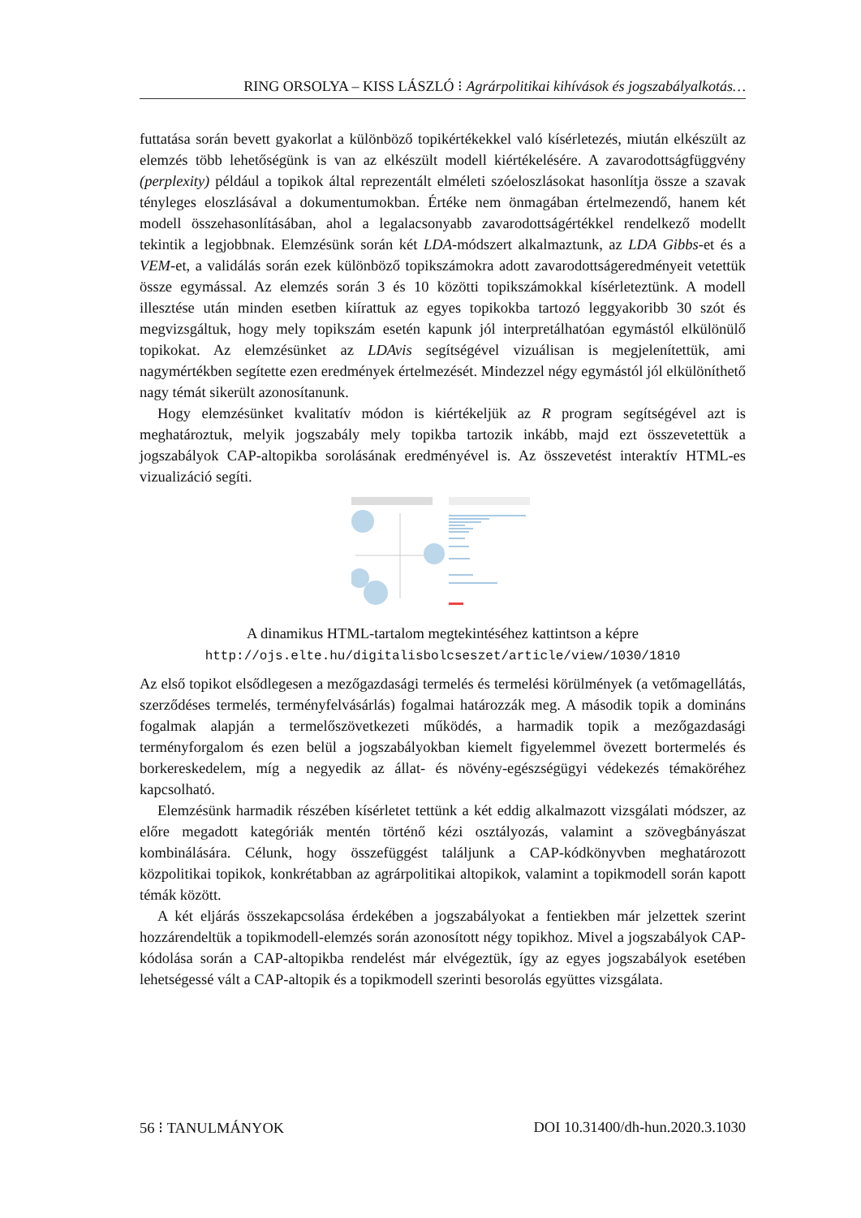RING ORSOLYA – KISS LÁSZLÓ ⁝ Agrárpolitikai kihívások és jogszabályalkotás…
futtatása során bevett gyakorlat a különböző topikértékekkel való kísérletezés, miután elkészült az elemzés több lehetőségünk is van az elkészült modell kiértékelésére. A zavarodottságfüggvény (perplexity) például a topikok által reprezentált elméleti szóeloszlásokat hasonlítja össze a szavak tényleges eloszlásával a dokumentumokban. Értéke nem önmagában értelmezendő, hanem két modell összehasonlításában, ahol a legalacsonyabb zavarodottságértékkel rendelkező modellt tekintik a legjobbnak. Elemzésünk során két LDA-módszert alkalmaztunk, az LDA Gibbs-et és a VEM-et, a validálás során ezek különböző topikszámokra adott zavarodottságeredményeit vetettük össze egymással. Az elemzés során 3 és 10 közötti topikszámokkal kísérleteztünk. A modell illesztése után minden esetben kiírattuk az egyes topikokba tartozó leggyakoribb 30 szót és megvizsgáltuk, hogy mely topikszám esetén kapunk jól interpretálhatóan egymástól elkülönülő topikokat. Az elemzésünket az LDAvis segítségével vizuálisan is megjelenítettük, ami nagymértékben segítette ezen eredmények értelmezését. Mindezzel négy egymástól jól elkülöníthető nagy témát sikerült azonosítanunk.
Hogy elemzésünket kvalitatív módon is kiértékeljük az R program segítségével azt is meghatároztuk, melyik jogszabály mely topikba tartozik inkább, majd ezt összevetettük a jogszabályok CAP-altopikba sorolásának eredményével is. Az összevetést interaktív HTML-es vizualizáció segíti.
A dinamikus HTML-tartalom megtekintéséhez kattintson a képre
http://ojs.elte.hu/digitalisbolcseszet/article/view/1030/1810
Az első topikot elsődlegesen a mezőgazdasági termelés és termelési körülmények (a vetőmagellátás, szerződéses termelés, terményfelvásárlás) fogalmai határozzák meg. A második topik a domináns fogalmak alapján a termelőszövetkezeti működés, a harmadik topik a mezőgazdasági terményforgalom és ezen belül a jogszabályokban kiemelt figyelemmel övezett bortermelés és borkereskedelem, míg a negyedik az állat- és növény-egészségügyi védekezés témaköréhez kapcsolható.
Elemzésünk harmadik részében kísérletet tettünk a két eddig alkalmazott vizsgálati módszer, az előre megadott kategóriák mentén történő kézi osztályozás, valamint a szövegbányászat kombinálására. Célunk, hogy összefüggést találjunk a CAP-kódkönyvben meghatározott közpolitikai topikok, konkrétabban az agrárpolitikai altopikok, valamint a topikmodell során kapott témák között.
A két eljárás összekapcsolása érdekében a jogszabályokat a fentiekben már jelzettek szerint hozzárendeltük a topikmodell-elemzés során azonosított négy topikhoz. Mivel a jogszabályok CAP-kódolása során a CAP-altopikba rendelést már elvégeztük, így az egyes jogszabályok esetében lehetségessé vált a CAP-altopik és a topikmodell szerinti besorolás együttes vizsgálata.
56 ⁝ TANULMÁNYOK DOI 10.31400/dh-hun.2020.3.1030